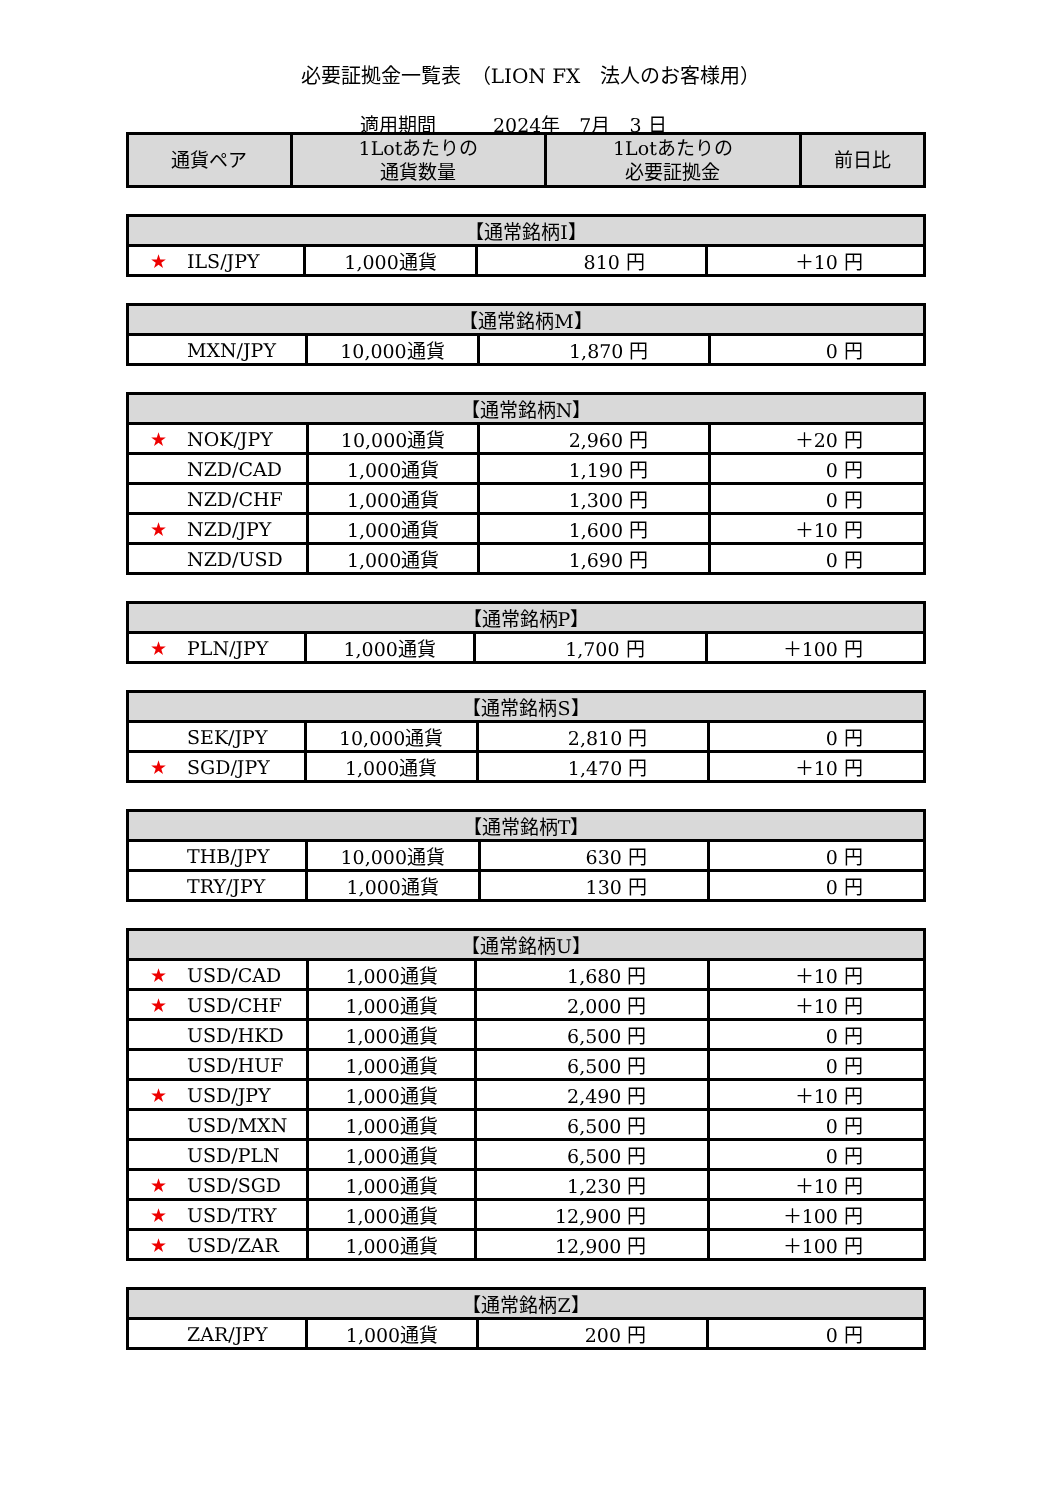必要証拠金一覧表　（LION FX　法人のお客様用）
適用期間　　　2024年　7月　3 日
| 通貨ペア | 1Lotあたりの 通貨数量 | 1Lotあたりの 必要証拠金 | 前日比 |
| --- | --- | --- | --- |
| 【通常銘柄I】 | | | |
| --- | --- | --- | --- |
| ★ ILS/JPY | 1,000通貨 | 810 円 | ＋10 円 |
| 【通常銘柄M】 | | | |
| --- | --- | --- | --- |
| MXN/JPY | 10,000通貨 | 1,870 円 | 0 円 |
| 【通常銘柄N】 | | | |
| --- | --- | --- | --- |
| ★ NOK/JPY | 10,000通貨 | 2,960 円 | ＋20 円 |
| NZD/CAD | 1,000通貨 | 1,190 円 | 0 円 |
| NZD/CHF | 1,000通貨 | 1,300 円 | 0 円 |
| ★ NZD/JPY | 1,000通貨 | 1,600 円 | ＋10 円 |
| NZD/USD | 1,000通貨 | 1,690 円 | 0 円 |
| 【通常銘柄P】 | | | |
| --- | --- | --- | --- |
| ★ PLN/JPY | 1,000通貨 | 1,700 円 | ＋100 円 |
| 【通常銘柄S】 | | | |
| --- | --- | --- | --- |
| SEK/JPY | 10,000通貨 | 2,810 円 | 0 円 |
| ★ SGD/JPY | 1,000通貨 | 1,470 円 | ＋10 円 |
| 【通常銘柄T】 | | | |
| --- | --- | --- | --- |
| THB/JPY | 10,000通貨 | 630 円 | 0 円 |
| TRY/JPY | 1,000通貨 | 130 円 | 0 円 |
| 【通常銘柄U】 | | | |
| --- | --- | --- | --- |
| ★ USD/CAD | 1,000通貨 | 1,680 円 | ＋10 円 |
| ★ USD/CHF | 1,000通貨 | 2,000 円 | ＋10 円 |
| USD/HKD | 1,000通貨 | 6,500 円 | 0 円 |
| USD/HUF | 1,000通貨 | 6,500 円 | 0 円 |
| ★ USD/JPY | 1,000通貨 | 2,490 円 | ＋10 円 |
| USD/MXN | 1,000通貨 | 6,500 円 | 0 円 |
| USD/PLN | 1,000通貨 | 6,500 円 | 0 円 |
| ★ USD/SGD | 1,000通貨 | 1,230 円 | ＋10 円 |
| ★ USD/TRY | 1,000通貨 | 12,900 円 | ＋100 円 |
| ★ USD/ZAR | 1,000通貨 | 12,900 円 | ＋100 円 |
| 【通常銘柄Z】 | | | |
| --- | --- | --- | --- |
| ZAR/JPY | 1,000通貨 | 200 円 | 0 円 |